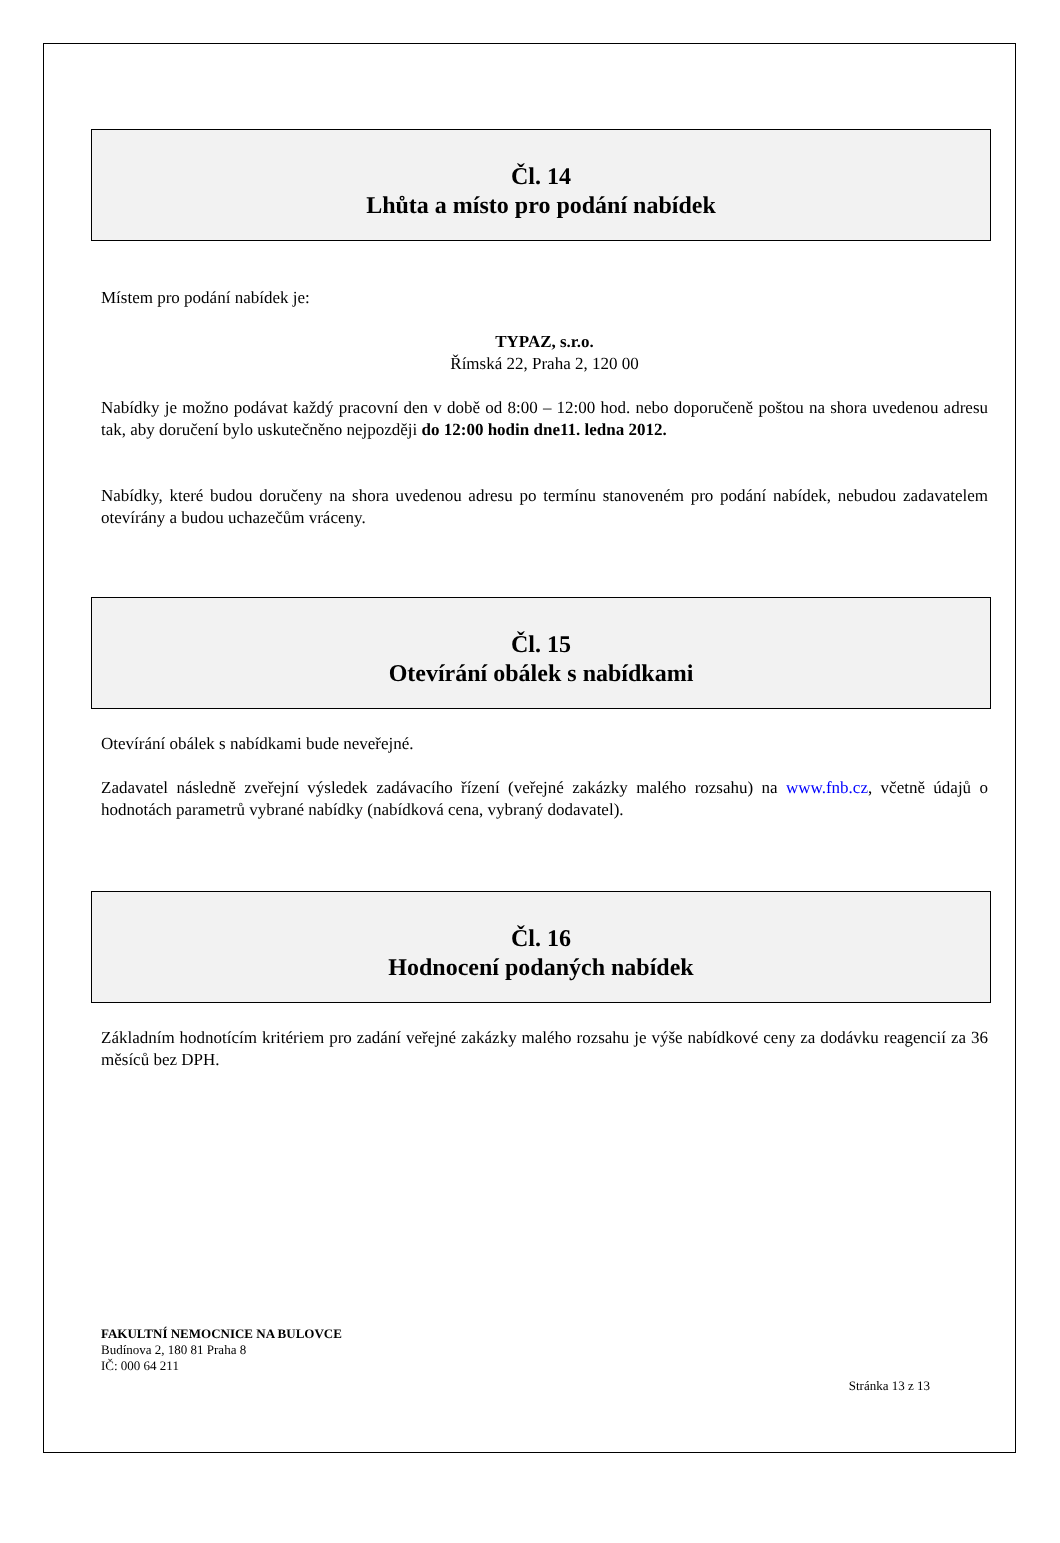Čl. 14
Lhůta a místo pro podání nabídek
Místem pro podání nabídek je:
TYPAZ, s.r.o.
Římská 22, Praha 2, 120 00
Nabídky je možno podávat každý pracovní den v době od 8:00 – 12:00 hod. nebo doporučeně poštou na shora uvedenou adresu tak, aby doručení bylo uskutečněno nejpozději do 12:00 hodin dne11. ledna 2012.
Nabídky, které budou doručeny na shora uvedenou adresu po termínu stanoveném pro podání nabídek, nebudou zadavatelem otevírány a budou uchazečům vráceny.
Čl. 15
Otevírání obálek s nabídkami
Otevírání obálek s nabídkami bude neveřejné.
Zadavatel následně zveřejní výsledek zadávacího řízení (veřejné zakázky malého rozsahu) na www.fnb.cz, včetně údajů o hodnotách parametrů vybrané nabídky (nabídková cena, vybraný dodavatel).
Čl. 16
Hodnocení podaných nabídek
Základním hodnotícím kritériem pro zadání veřejné zakázky malého rozsahu je výše nabídkové ceny za dodávku reagencií za 36 měsíců bez DPH.
FAKULTNÍ NEMOCNICE NA BULOVCE
Budínova 2, 180 81 Praha 8
IČ: 000 64 211
Stránka 13 z 13